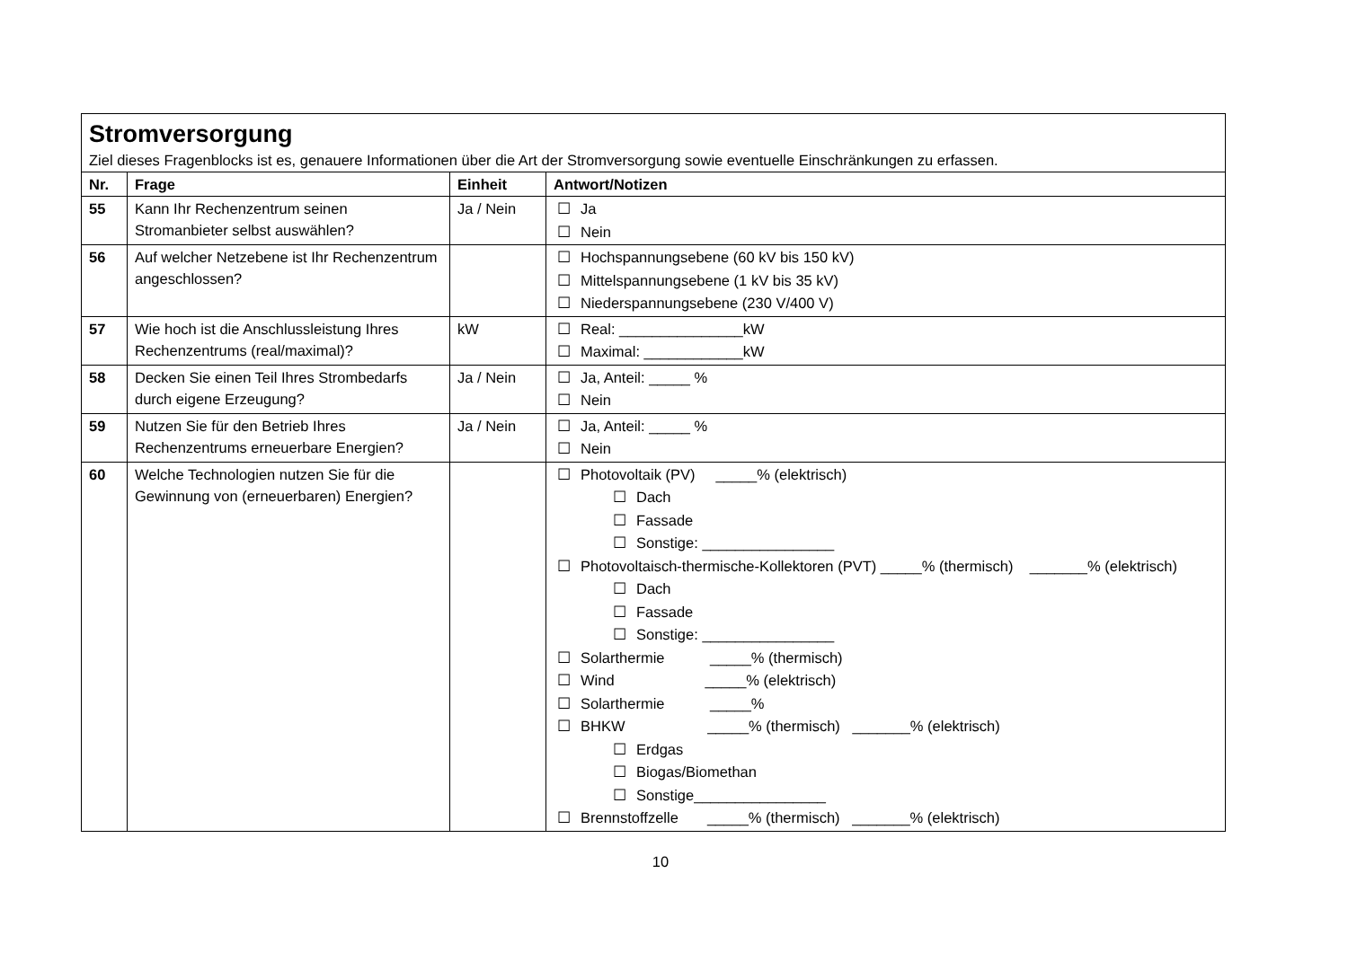| Stromversorgung Ziel dieses Fragenblocks ist es, genauere Informationen über die Art der Stromversorgung sowie eventuelle Einschränkungen zu erfassen. | | | |
| Nr. | Frage | Einheit | Antwort/Notizen |
| 55 | Kann Ihr Rechenzentrum seinen Stromanbieter selbst auswählen? | Ja / Nein | ☐ Ja ☐ Nein |
| 56 | Auf welcher Netzebene ist Ihr Rechenzentrum angeschlossen? | | ☐ Hochspannungsebene (60 kV bis 150 kV) ☐ Mittelspannungsebene (1 kV bis 35 kV) ☐ Niederspannungsebene (230 V/400 V) |
| 57 | Wie hoch ist die Anschlussleistung Ihres Rechenzentrums (real/maximal)? | kW | ☐ Real: _______________kW ☐ Maximal: ____________kW |
| 58 | Decken Sie einen Teil Ihres Strombedarfs durch eigene Erzeugung? | Ja / Nein | ☐ Ja, Anteil: _____ % ☐ Nein |
| 59 | Nutzen Sie für den Betrieb Ihres Rechenzentrums erneuerbare Energien? | Ja / Nein | ☐ Ja, Anteil: _____ % ☐ Nein |
| 60 | Welche Technologien nutzen Sie für die Gewinnung von (erneuerbaren) Energien? | | ☐ Photovoltaik (PV) _____% (elektrisch) ☐ Dach ☐ Fassade ☐ Sonstige: ________________ ☐ Photovoltaisch-thermische-Kollektoren (PVT) _____% (thermisch) _______% (elektrisch) ☐ Dach ☐ Fassade ☐ Sonstige: ________________ ☐ Solarthermie _____% (thermisch) ☐ Wind _____% (elektrisch) ☐ Solarthermie _____% ☐ BHKW _____% (thermisch) _______% (elektrisch) ☐ Erdgas ☐ Biogas/Biomethan ☐ Sonstige________________ ☐ Brennstoffzelle _____% (thermisch) _______% (elektrisch) |
10